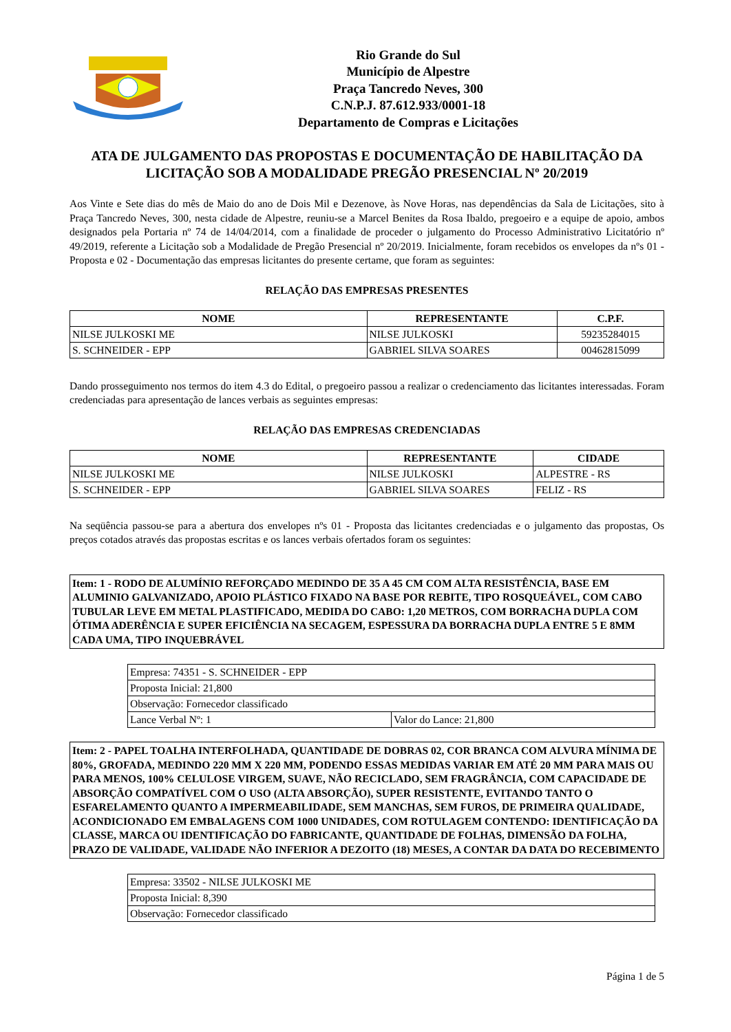Rio Grande do Sul
Município de Alpestre
Praça Tancredo Neves, 300
C.N.P.J. 87.612.933/0001-18
Departamento de Compras e Licitações
ATA DE JULGAMENTO DAS PROPOSTAS E DOCUMENTAÇÃO DE HABILITAÇÃO DA LICITAÇÃO SOB A MODALIDADE PREGÃO PRESENCIAL Nº 20/2019
Aos Vinte e Sete dias do mês de Maio do ano de Dois Mil e Dezenove, às Nove Horas, nas dependências da Sala de Licitações, sito à Praça Tancredo Neves, 300, nesta cidade de Alpestre, reuniu-se a Marcel Benites da Rosa Ibaldo, pregoeiro e a equipe de apoio, ambos designados pela Portaria nº 74 de 14/04/2014, com a finalidade de proceder o julgamento do Processo Administrativo Licitatório nº 49/2019, referente a Licitação sob a Modalidade de Pregão Presencial nº 20/2019. Inicialmente, foram recebidos os envelopes da nºs 01 - Proposta e 02 - Documentação das empresas licitantes do presente certame, que foram as seguintes:
RELAÇÃO DAS EMPRESAS PRESENTES
| NOME | REPRESENTANTE | C.P.F. |
| --- | --- | --- |
| NILSE JULKOSKI ME | NILSE JULKOSKI | 59235284015 |
| S. SCHNEIDER - EPP | GABRIEL SILVA SOARES | 00462815099 |
Dando prosseguimento nos termos do item 4.3 do Edital, o pregoeiro passou a realizar o credenciamento das licitantes interessadas. Foram credenciadas para apresentação de lances verbais as seguintes empresas:
RELAÇÃO DAS EMPRESAS CREDENCIADAS
| NOME | REPRESENTANTE | CIDADE |
| --- | --- | --- |
| NILSE JULKOSKI ME | NILSE JULKOSKI | ALPESTRE - RS |
| S. SCHNEIDER - EPP | GABRIEL SILVA SOARES | FELIZ - RS |
Na seqüência passou-se para a abertura dos envelopes nºs 01 - Proposta das licitantes credenciadas e o julgamento das propostas, Os preços cotados através das propostas escritas e os lances verbais ofertados foram os seguintes:
Item: 1 - RODO DE ALUMÍNIO REFORÇADO MEDINDO DE 35 A 45 CM COM ALTA RESISTÊNCIA, BASE EM ALUMINIO GALVANIZADO, APOIO PLÁSTICO FIXADO NA BASE POR REBITE, TIPO ROSQUEÁVEL, COM CABO TUBULAR LEVE EM METAL PLASTIFICADO, MEDIDA DO CABO: 1,20 METROS, COM BORRACHA DUPLA COM ÓTIMA ADERÊNCIA E SUPER EFICIÊNCIA NA SECAGEM, ESPESSURA DA BORRACHA DUPLA ENTRE 5 E 8MM CADA UMA, TIPO INQUEBRÁVEL
| Empresa: 74351 - S. SCHNEIDER - EPP | |
| Proposta Inicial: 21,800 | |
| Observação: Fornecedor classificado | |
| Lance Verbal Nº: 1 | Valor do Lance: 21,800 |
Item: 2 - PAPEL TOALHA INTERFOLHADA, QUANTIDADE DE DOBRAS 02, COR BRANCA COM ALVURA MÍNIMA DE 80%, GROFADA, MEDINDO 220 MM X 220 MM, PODENDO ESSAS MEDIDAS VARIAR EM ATÉ 20 MM PARA MAIS OU PARA MENOS, 100% CELULOSE VIRGEM, SUAVE, NÃO RECICLADO, SEM FRAGRÂNCIA, COM CAPACIDADE DE ABSORÇÃO COMPATÍVEL COM O USO (ALTA ABSORÇÃO), SUPER RESISTENTE, EVITANDO TANTO O ESFARELAMENTO QUANTO A IMPERMEABILIDADE, SEM MANCHAS, SEM FUROS, DE PRIMEIRA QUALIDADE, ACONDICIONADO EM EMBALAGENS COM 1000 UNIDADES, COM ROTULAGEM CONTENDO: IDENTIFICAÇÃO DA CLASSE, MARCA OU IDENTIFICAÇÃO DO FABRICANTE, QUANTIDADE DE FOLHAS, DIMENSÃO DA FOLHA, PRAZO DE VALIDADE, VALIDADE NÃO INFERIOR A DEZOITO (18) MESES, A CONTAR DA DATA DO RECEBIMENTO
| Empresa: 33502 - NILSE JULKOSKI ME |
| Proposta Inicial: 8,390 |
| Observação: Fornecedor classificado |
Página 1 de 5